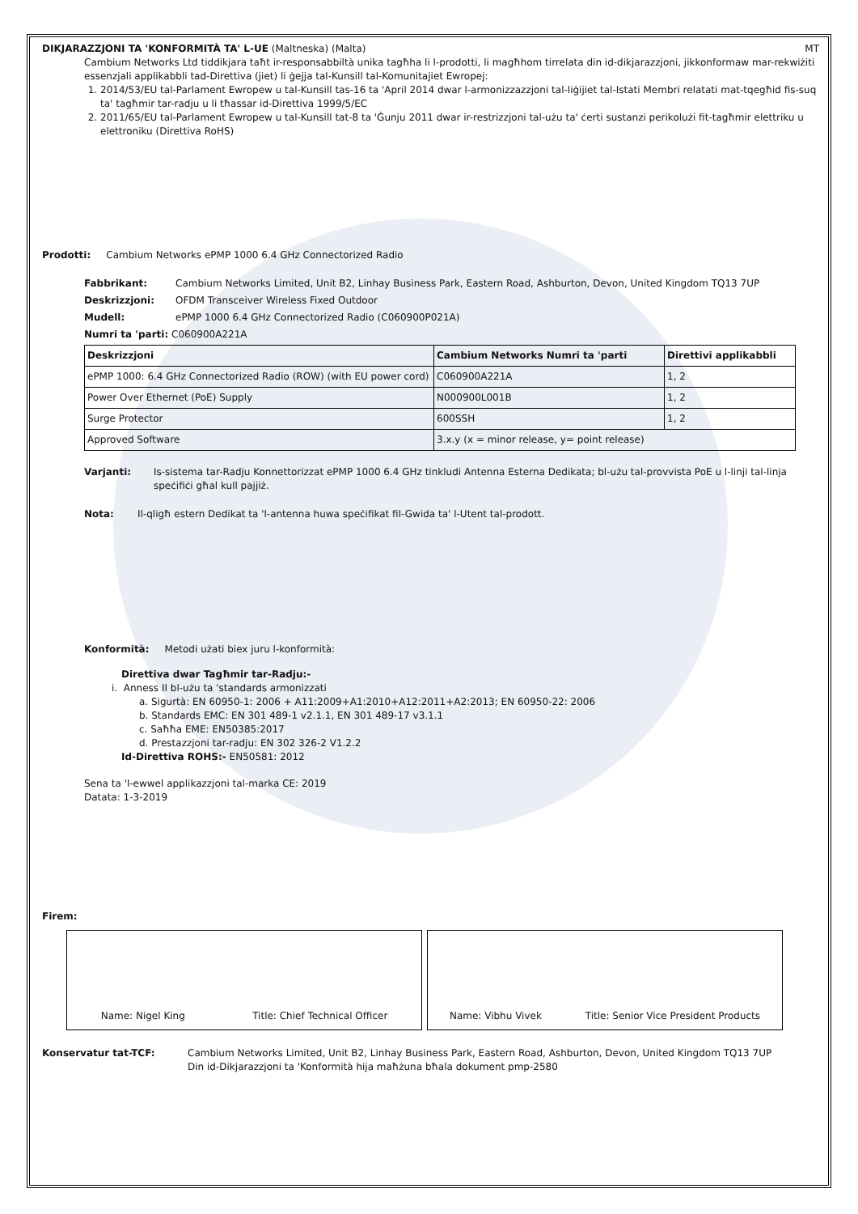DIKJARAZZJONI TA 'KONFORMITÀ TA' L-UE (Maltneska) (Malta) MT
Cambium Networks Ltd tiddikjara taħt ir-responsabbiltà unika tagħha li l-prodotti, li magħhom tirrelata din id-dikjarazzjoni, jikkonformaw mar-rekwiżiti essenzjali applikabbli tad-Direttiva (jiet) li ġejja tal-Kunsill tal-Komunitajiet Ewropej:
1. 2014/53/EU tal-Parlament Ewropew u tal-Kunsill tas-16 ta 'April 2014 dwar l-armonizzazzjoni tal-liġijiet tal-Istati Membri relatati mat-tqegħid fis-suq ta' tagħmir tar-radju u li tħassar id-Direttiva 1999/5/EC
2. 2011/65/EU tal-Parlament Ewropew u tal-Kunsill tat-8 ta 'Ġunju 2011 dwar ir-restrizzjoni tal-użu ta' ċerti sustanzi perikolużi fit-tagħmir elettriku u elettroniku (Direttiva RoHS)
Prodotti: Cambium Networks ePMP 1000 6.4 GHz Connectorized Radio
Fabbrikant: Cambium Networks Limited, Unit B2, Linhay Business Park, Eastern Road, Ashburton, Devon, United Kingdom TQ13 7UP
Deskrizzjoni: OFDM Transceiver Wireless Fixed Outdoor
Mudell: ePMP 1000 6.4 GHz Connectorized Radio (C060900P021A)
Numri ta 'parti: C060900A221A
| Deskrizzjoni | Cambium Networks Numri ta 'parti | Direttivi applikabbli |
| --- | --- | --- |
| ePMP 1000: 6.4 GHz Connectorized Radio (ROW) (with EU power cord) | C060900A221A | 1, 2 |
| Power Over Ethernet (PoE) Supply | N000900L001B | 1, 2 |
| Surge Protector | 600SSH | 1, 2 |
| Approved Software | 3.x.y (x = minor release, y= point release) | |
Varjanti: Is-sistema tar-Radju Konnettorizzat ePMP 1000 6.4 GHz tinkludi Antenna Esterna Dedikata; bl-użu tal-provvista PoE u l-linji tal-linja speċifiċi għal kull pajjiż.
Nota: Il-qligħ estern Dedikat ta 'l-antenna huwa speċifikat fil-Gwida ta' l-Utent tal-prodott.
Konformità: Metodi użati biex juru l-konformità:
Direttiva dwar Tagħmir tar-Radju:-
i. Anness II bl-użu ta 'standards armonizzati
a. Sigurtà: EN 60950-1: 2006 + A11:2009+A1:2010+A12:2011+A2:2013; EN 60950-22: 2006
b. Standards EMC: EN 301 489-1 v2.1.1, EN 301 489-17 v3.1.1
c. Saħħa EME: EN50385:2017
d. Prestazzjoni tar-radju: EN 302 326-2 V1.2.2
Id-Direttiva ROHS:- EN50581: 2012
Sena ta 'l-ewwel applikazzjoni tal-marka CE: 2019
Datata: 1-3-2019
Firem:
Name: Nigel King Title: Chief Technical Officer Name: Vibhu Vivek Title: Senior Vice President Products
Konservatur tat-TCF: Cambium Networks Limited, Unit B2, Linhay Business Park, Eastern Road, Ashburton, Devon, United Kingdom TQ13 7UP
Din id-Dikjarazzjoni ta 'Konformità hija maħżuna bħala dokument pmp-2580